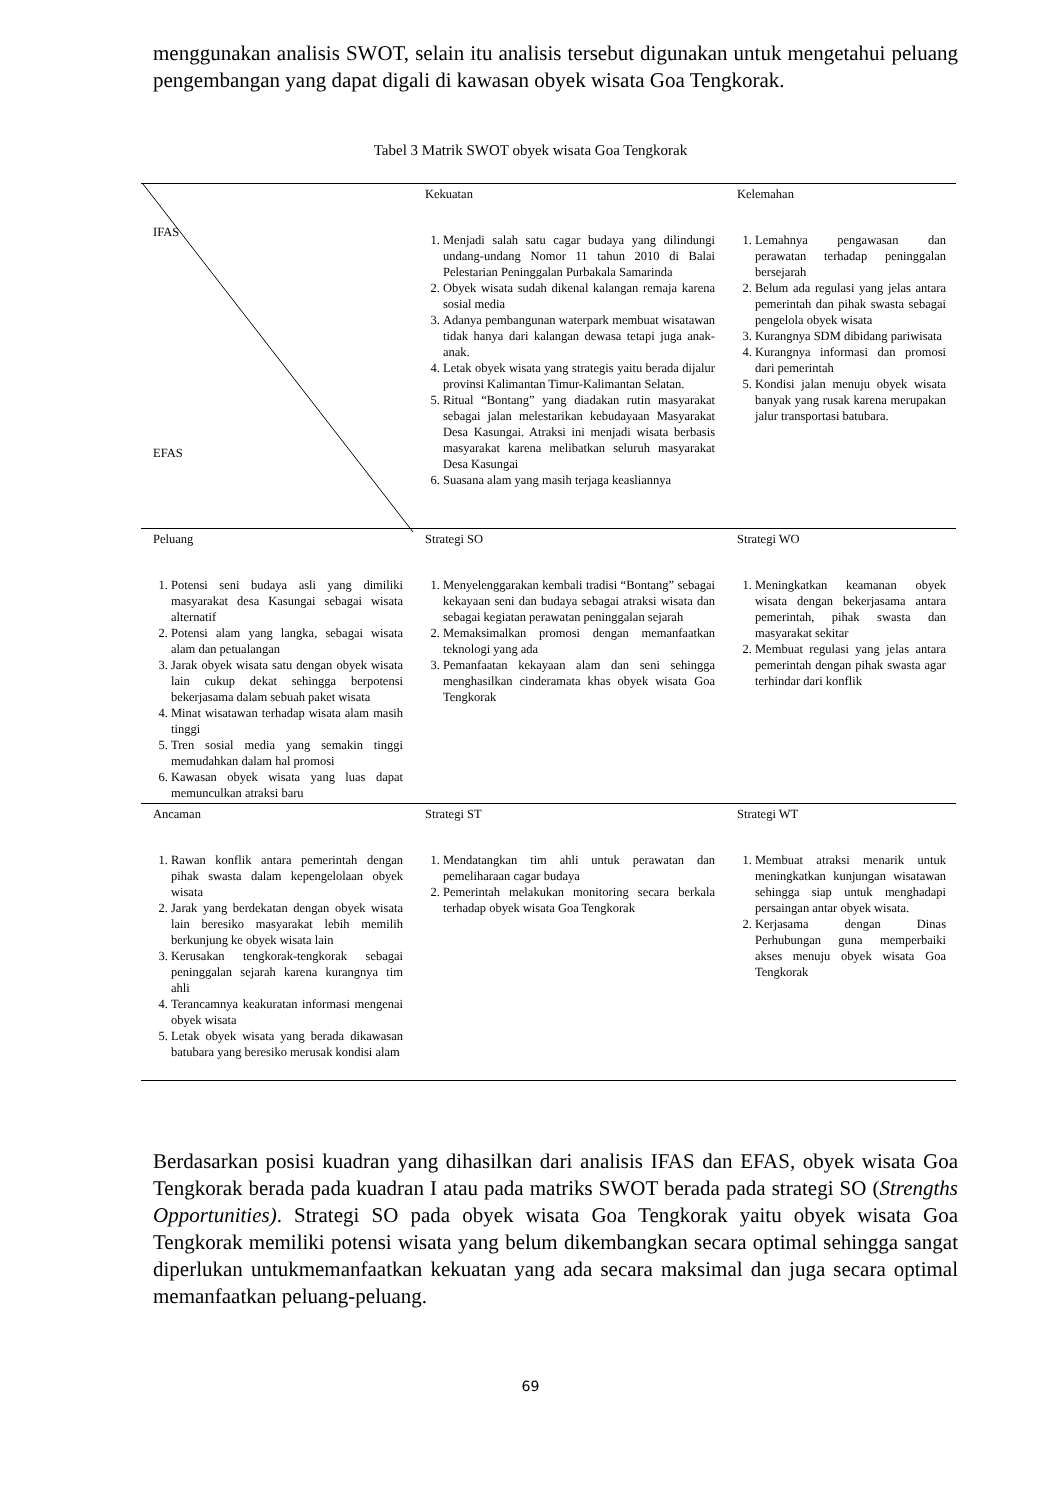menggunakan analisis SWOT, selain itu analisis tersebut digunakan untuk mengetahui peluang pengembangan yang dapat digali di kawasan obyek wisata Goa Tengkorak.
Tabel 3 Matrik SWOT obyek wisata Goa Tengkorak
| IFAS EFAS | Kekuatan 1. Menjadi salah satu cagar budaya yang dilindungi undang-undang Nomor 11 tahun 2010 di Balai Pelestarian Peninggalan Purbakala Samarinda 2. Obyek wisata sudah dikenal kalangan remaja karena sosial media 3. Adanya pembangunan waterpark membuat wisatawan tidak hanya dari kalangan dewasa tetapi juga anak-anak. 4. Letak obyek wisata yang strategis yaitu berada dijalur provinsi Kalimantan Timur-Kalimantan Selatan. 5. Ritual “Bontang” yang diadakan rutin masyarakat sebagai jalan melestarikan kebudayaan Masyarakat Desa Kasungai. Atraksi ini menjadi wisata berbasis masyarakat karena melibatkan seluruh masyarakat Desa Kasungai 6. Suasana alam yang masih terjaga keasliannya | Kelemahan 1. Lemahnya pengawasan dan perawatan terhadap peninggalan bersejarah 2. Belum ada regulasi yang jelas antara pemerintah dan pihak swasta sebagai pengelola obyek wisata 3. Kurangnya SDM dibidang pariwisata 4. Kurangnya informasi dan promosi dari pemerintah 5. Kondisi jalan menuju obyek wisata banyak yang rusak karena merupakan jalur transportasi batubara. |
| Peluang 1. Potensi seni budaya asli yang dimiliki masyarakat desa Kasungai sebagai wisata alternatif 2. Potensi alam yang langka, sebagai wisata alam dan petualangan 3. Jarak obyek wisata satu dengan obyek wisata lain cukup dekat sehingga berpotensi bekerjasama dalam sebuah paket wisata 4. Minat wisatawan terhadap wisata alam masih tinggi 5. Tren sosial media yang semakin tinggi memudahkan dalam hal promosi 6. Kawasan obyek wisata yang luas dapat memunculkan atraksi baru | Strategi SO 1. Menyelenggarakan kembali tradisi “Bontang” sebagai kekayaan seni dan budaya sebagai atraksi wisata dan sebagai kegiatan perawatan peninggalan sejarah 2. Memaksimalkan promosi dengan memanfaatkan teknologi yang ada 3. Pemanfaatan kekayaan alam dan seni sehingga menghasilkan cinderamata khas obyek wisata Goa Tengkorak | Strategi WO 1. Meningkatkan keamanan obyek wisata dengan bekerjasama antara pemerintah, pihak swasta dan masyarakat sekitar 2. Membuat regulasi yang jelas antara pemerintah dengan pihak swasta agar terhindar dari konflik |
| Ancaman 1. Rawan konflik antara pemerintah dengan pihak swasta dalam kepengelolaan obyek wisata 2. Jarak yang berdekatan dengan obyek wisata lain beresiko masyarakat lebih memilih berkunjung ke obyek wisata lain 3. Kerusakan tengkorak-tengkorak sebagai peninggalan sejarah karena kurangnya tim ahli 4. Terancamnya keakuratan informasi mengenai obyek wisata 5. Letak obyek wisata yang berada dikawasan batubara yang beresiko merusak kondisi alam | Strategi ST 1. Mendatangkan tim ahli untuk perawatan dan pemeliharaan cagar budaya 2. Pemerintah melakukan monitoring secara berkala terhadap obyek wisata Goa Tengkorak | Strategi WT 1. Membuat atraksi menarik untuk meningkatkan kunjungan wisatawan sehingga siap untuk menghadapi persaingan antar obyek wisata. 2. Kerjasama dengan Dinas Perhubungan guna memperbaiki akses menuju obyek wisata Goa Tengkorak |
Berdasarkan posisi kuadran yang dihasilkan dari analisis IFAS dan EFAS, obyek wisata Goa Tengkorak berada pada kuadran I atau pada matriks SWOT berada pada strategi SO (Strengths Opportunities). Strategi SO pada obyek wisata Goa Tengkorak yaitu obyek wisata Goa Tengkorak memiliki potensi wisata yang belum dikembangkan secara optimal sehingga sangat diperlukan untukmemanfaatkan kekuatan yang ada secara maksimal dan juga secara optimal memanfaatkan peluang-peluang.
69